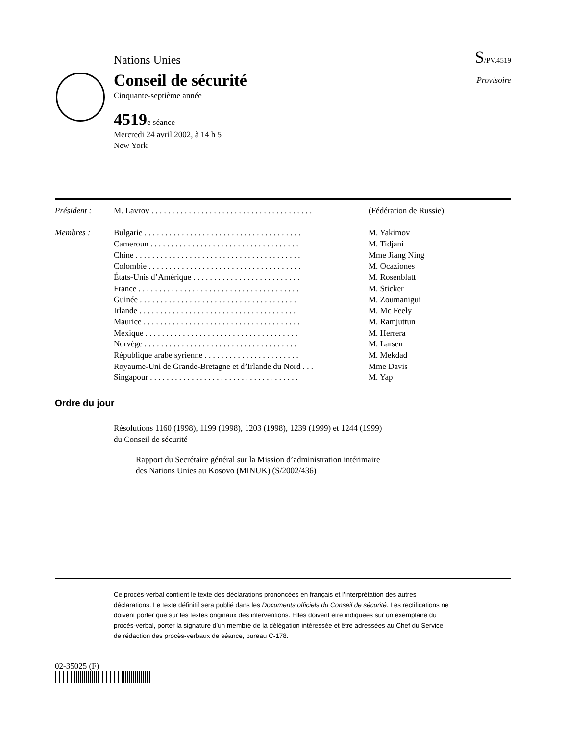Nations Unies S/PV.4519
Conseil de sécurité Provisoire
Cinquante-septième année
4519e séance
Mercredi 24 avril 2002, à 14 h 5
New York
| Président : | M. Lavrov . . . . . . . . . . . . . . . . . . . . . . . . . . . . . . . . . . . . . . . | (Fédération de Russie) |
| Membres : | Bulgarie . . . . . . . . . . . . . . . . . . . . . . . . . . . . . . . . . . . . . . | M. Yakimov |
| | Cameroun . . . . . . . . . . . . . . . . . . . . . . . . . . . . . . . . . . . . | M. Tidjani |
| | Chine . . . . . . . . . . . . . . . . . . . . . . . . . . . . . . . . . . . . . . . . | Mme Jiang Ning |
| | Colombie . . . . . . . . . . . . . . . . . . . . . . . . . . . . . . . . . . . . . | M. Ocaziones |
| | États-Unis d’Amérique . . . . . . . . . . . . . . . . . . . . . . . . . . | M. Rosenblatt |
| | France . . . . . . . . . . . . . . . . . . . . . . . . . . . . . . . . . . . . . . . | M. Sticker |
| | Guinée . . . . . . . . . . . . . . . . . . . . . . . . . . . . . . . . . . . . . . | M. Zoumanigui |
| | Irlande . . . . . . . . . . . . . . . . . . . . . . . . . . . . . . . . . . . . . . | M. Mc Feely |
| | Maurice . . . . . . . . . . . . . . . . . . . . . . . . . . . . . . . . . . . . . . | M. Ramjuttun |
| | Mexique . . . . . . . . . . . . . . . . . . . . . . . . . . . . . . . . . . . . . | M. Herrera |
| | Norvège . . . . . . . . . . . . . . . . . . . . . . . . . . . . . . . . . . . . . | M. Larsen |
| | République arabe syrienne . . . . . . . . . . . . . . . . . . . . . . . | M. Mekdad |
| | Royaume-Uni de Grande-Bretagne et d’Irlande du Nord . . . | Mme Davis |
| | Singapour . . . . . . . . . . . . . . . . . . . . . . . . . . . . . . . . . . . . | M. Yap |
Ordre du jour
Résolutions 1160 (1998), 1199 (1998), 1203 (1998), 1239 (1999) et 1244 (1999)
du Conseil de sécurité
Rapport du Secrétaire général sur la Mission d’administration intérimaire
des Nations Unies au Kosovo (MINUK) (S/2002/436)
Ce procès-verbal contient le texte des déclarations prononcées en français et l’interprétation des autres déclarations. Le texte définitif sera publié dans les Documents officiels du Conseil de sécurité. Les rectifications ne doivent porter que sur les textes originaux des interventions. Elles doivent être indiquées sur un exemplaire du procès-verbal, porter la signature d’un membre de la délégation intéressée et être adressées au Chef du Service de rédaction des procès-verbaux de séance, bureau C-178.
02-35025 (F)